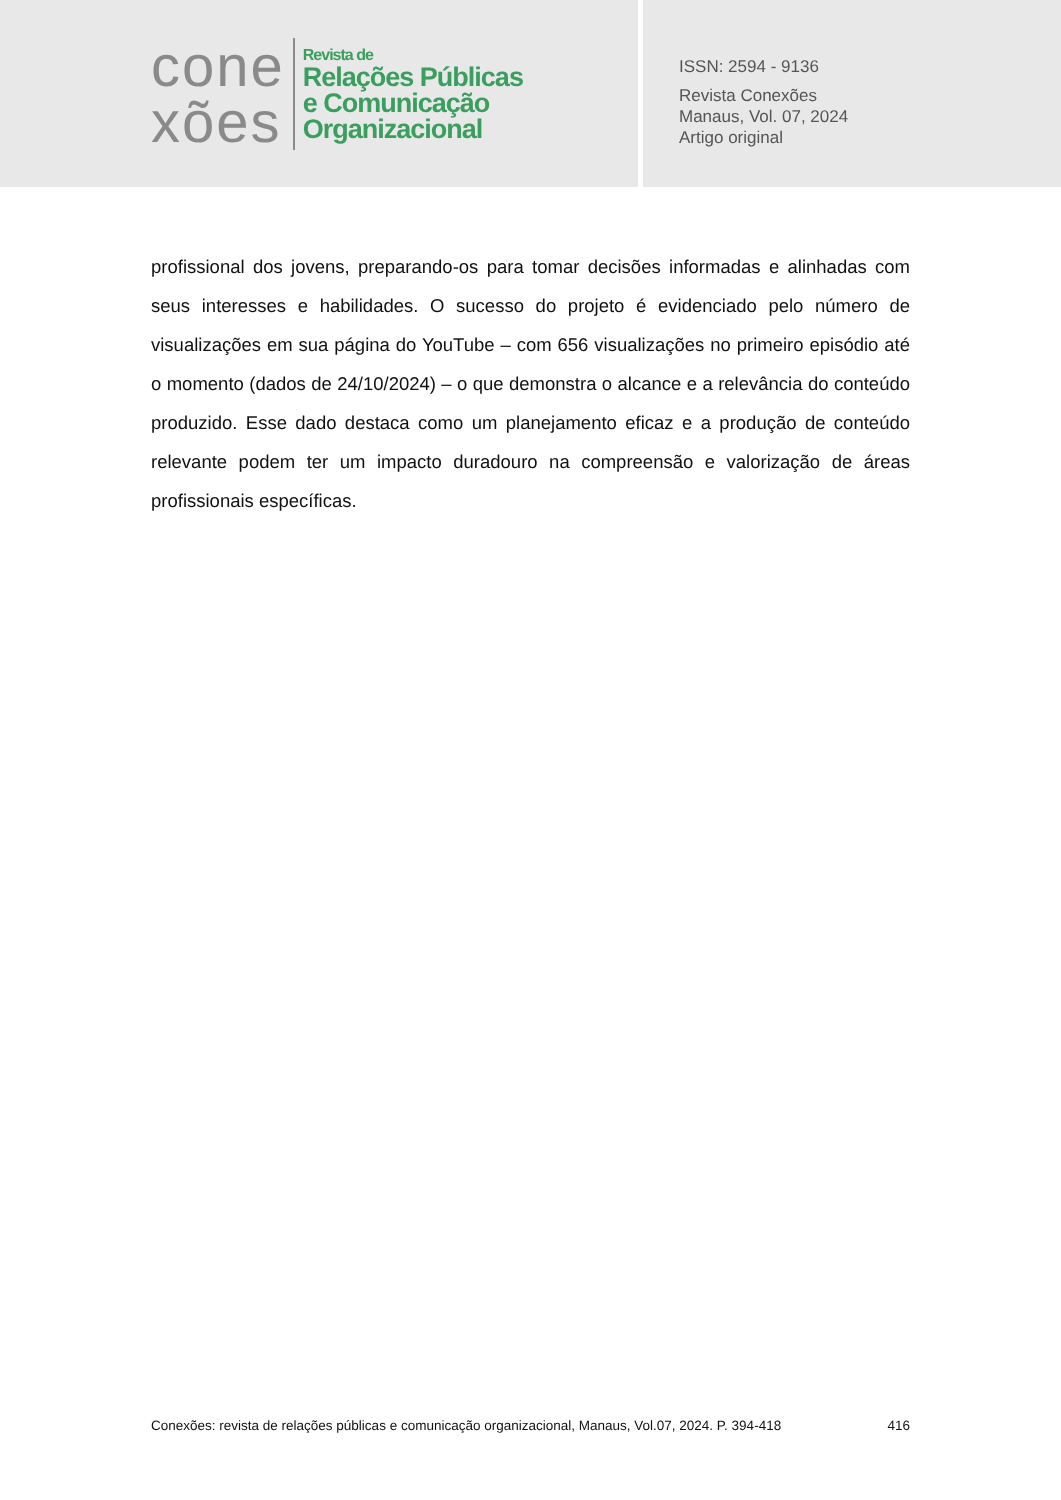cone
xões
Revista de
Relações Públicas
e Comunicação
Organizacional
ISSN: 2594 - 9136
Revista Conexões
Manaus, Vol. 07, 2024
Artigo original
profissional dos jovens, preparando-os para tomar decisões informadas e alinhadas com seus interesses e habilidades. O sucesso do projeto é evidenciado pelo número de visualizações em sua página do YouTube – com 656 visualizações no primeiro episódio até o momento (dados de 24/10/2024) – o que demonstra o alcance e a relevância do conteúdo produzido. Esse dado destaca como um planejamento eficaz e a produção de conteúdo relevante podem ter um impacto duradouro na compreensão e valorização de áreas profissionais específicas.
Conexões: revista de relações públicas e comunicação organizacional, Manaus, Vol.07, 2024. P. 394-418 416